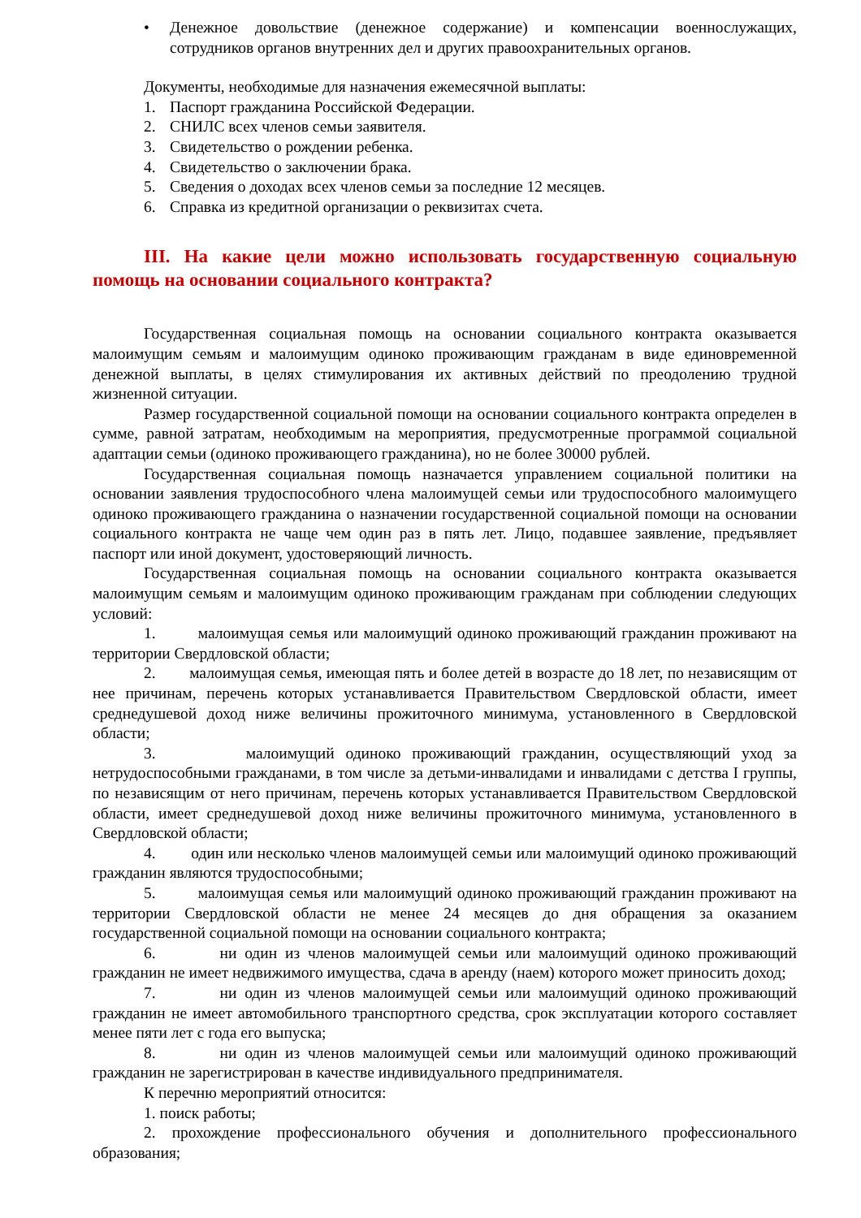• Денежное довольствие (денежное содержание) и компенсации военнослужащих, сотрудников органов внутренних дел и других правоохранительных органов.
Документы, необходимые для назначения ежемесячной выплаты:
1. Паспорт гражданина Российской Федерации.
2. СНИЛС всех членов семьи заявителя.
3. Свидетельство о рождении ребенка.
4. Свидетельство о заключении брака.
5. Сведения о доходах всех членов семьи за последние 12 месяцев.
6. Справка из кредитной организации о реквизитах счета.
III. На какие цели можно использовать государственную социальную помощь на основании социального контракта?
Государственная социальная помощь на основании социального контракта оказывается малоимущим семьям и малоимущим одиноко проживающим гражданам в виде единовременной денежной выплаты, в целях стимулирования их активных действий по преодолению трудной жизненной ситуации.
Размер государственной социальной помощи на основании социального контракта определен в сумме, равной затратам, необходимым на мероприятия, предусмотренные программой социальной адаптации семьи (одиноко проживающего гражданина), но не более 30000 рублей.
Государственная социальная помощь назначается управлением социальной политики на основании заявления трудоспособного члена малоимущей семьи или трудоспособного малоимущего одиноко проживающего гражданина о назначении государственной социальной помощи на основании социального контракта не чаще чем один раз в пять лет. Лицо, подавшее заявление, предъявляет паспорт или иной документ, удостоверяющий личность.
Государственная социальная помощь на основании социального контракта оказывается малоимущим семьям и малоимущим одиноко проживающим гражданам при соблюдении следующих условий:
1. малоимущая семья или малоимущий одиноко проживающий гражданин проживают на территории Свердловской области;
2. малоимущая семья, имеющая пять и более детей в возрасте до 18 лет, по независящим от нее причинам, перечень которых устанавливается Правительством Свердловской области, имеет среднедушевой доход ниже величины прожиточного минимума, установленного в Свердловской области;
3. малоимущий одиноко проживающий гражданин, осуществляющий уход за нетрудоспособными гражданами, в том числе за детьми-инвалидами и инвалидами с детства I группы, по независящим от него причинам, перечень которых устанавливается Правительством Свердловской области, имеет среднедушевой доход ниже величины прожиточного минимума, установленного в Свердловской области;
4. один или несколько членов малоимущей семьи или малоимущий одиноко проживающий гражданин являются трудоспособными;
5. малоимущая семья или малоимущий одиноко проживающий гражданин проживают на территории Свердловской области не менее 24 месяцев до дня обращения за оказанием государственной социальной помощи на основании социального контракта;
6. ни один из членов малоимущей семьи или малоимущий одиноко проживающий гражданин не имеет недвижимого имущества, сдача в аренду (наем) которого может приносить доход;
7. ни один из членов малоимущей семьи или малоимущий одиноко проживающий гражданин не имеет автомобильного транспортного средства, срок эксплуатации которого составляет менее пяти лет с года его выпуска;
8. ни один из членов малоимущей семьи или малоимущий одиноко проживающий гражданин не зарегистрирован в качестве индивидуального предпринимателя.
К перечню мероприятий относится:
1. поиск работы;
2. прохождение профессионального обучения и дополнительного профессионального образования;